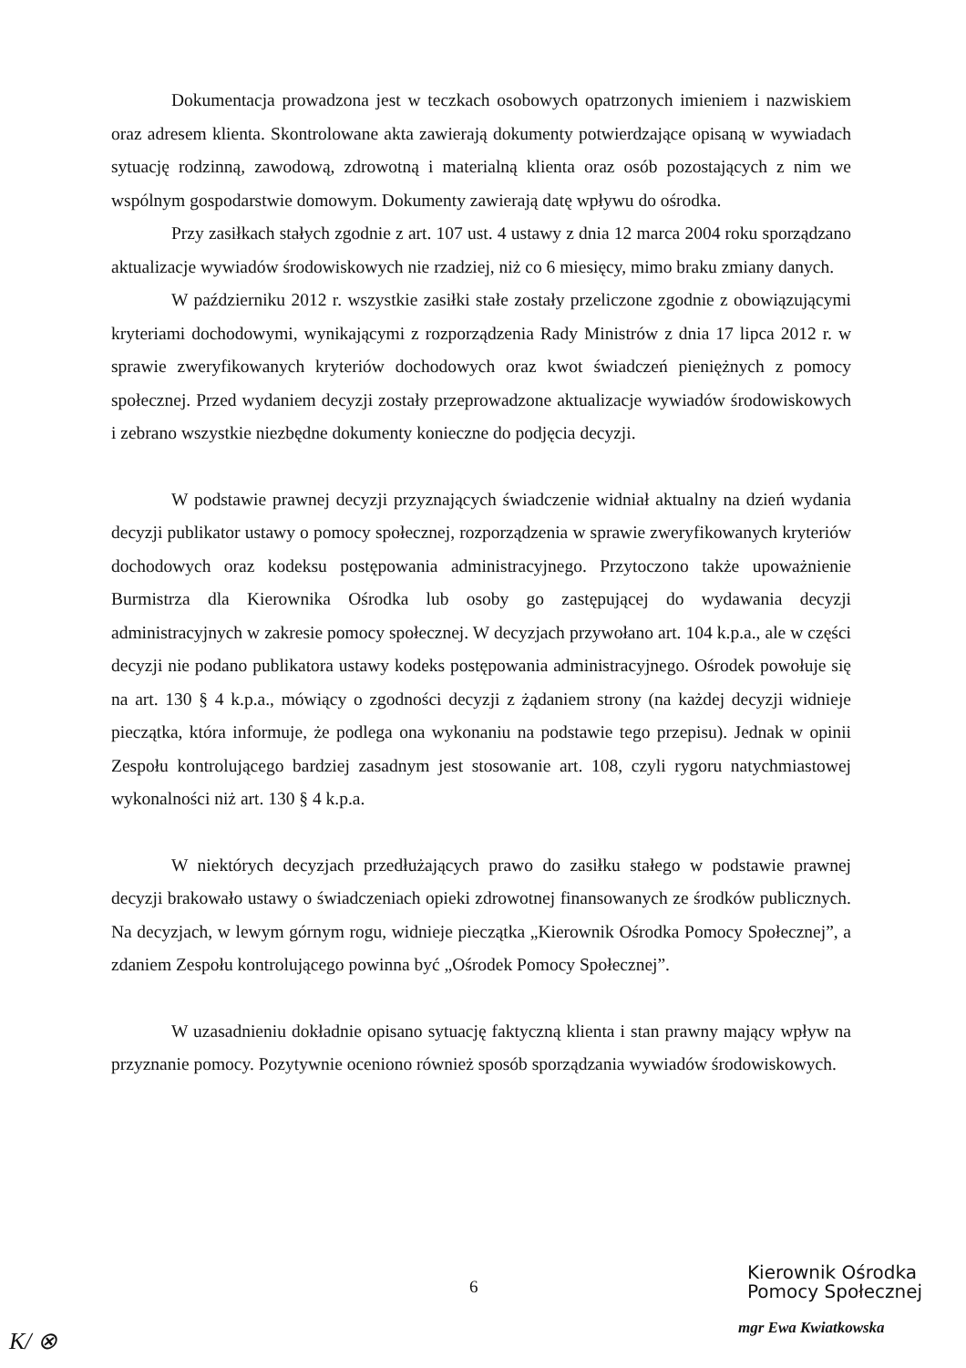Dokumentacja prowadzona jest w teczkach osobowych opatrzonych imieniem i nazwiskiem oraz adresem klienta. Skontrolowane akta zawierają dokumenty potwierdzające opisaną w wywiadach sytuację rodzinną, zawodową, zdrowotną i materialną klienta oraz osób pozostających z nim we wspólnym gospodarstwie domowym. Dokumenty zawierają datę wpływu do ośrodka.
Przy zasiłkach stałych zgodnie z art. 107 ust. 4 ustawy z dnia 12 marca 2004 roku sporządzano aktualizacje wywiadów środowiskowych nie rzadziej, niż co 6 miesięcy, mimo braku zmiany danych.
W październiku 2012 r. wszystkie zasiłki stałe zostały przeliczone zgodnie z obowiązującymi kryteriami dochodowymi, wynikającymi z rozporządzenia Rady Ministrów z dnia 17 lipca 2012 r. w sprawie zweryfikowanych kryteriów dochodowych oraz kwot świadczeń pieniężnych z pomocy społecznej. Przed wydaniem decyzji zostały przeprowadzone aktualizacje wywiadów środowiskowych i zebrano wszystkie niezbędne dokumenty konieczne do podjęcia decyzji.
W podstawie prawnej decyzji przyznających świadczenie widniał aktualny na dzień wydania decyzji publikator ustawy o pomocy społecznej, rozporządzenia w sprawie zweryfikowanych kryteriów dochodowych oraz kodeksu postępowania administracyjnego. Przytoczono także upoważnienie Burmistrza dla Kierownika Ośrodka lub osoby go zastępującej do wydawania decyzji administracyjnych w zakresie pomocy społecznej. W decyzjach przywołano art. 104 k.p.a., ale w części decyzji nie podano publikatora ustawy kodeks postępowania administracyjnego. Ośrodek powołuje się na art. 130 § 4 k.p.a., mówiący o zgodności decyzji z żądaniem strony (na każdej decyzji widnieje pieczątka, która informuje, że podlega ona wykonaniu na podstawie tego przepisu). Jednak w opinii Zespołu kontrolującego bardziej zasadnym jest stosowanie art. 108, czyli rygoru natychmiastowej wykonalności niż art. 130 § 4 k.p.a.
W niektórych decyzjach przedłużających prawo do zasiłku stałego w podstawie prawnej decyzji brakowało ustawy o świadczeniach opieki zdrowotnej finansowanych ze środków publicznych. Na decyzjach, w lewym górnym rogu, widnieje pieczątka „Kierownik Ośrodka Pomocy Społecznej”, a zdaniem Zespołu kontrolującego powinna być „Ośrodek Pomocy Społecznej”.
W uzasadnieniu dokładnie opisano sytuację faktyczną klienta i stan prawny mający wpływ na przyznanie pomocy. Pozytywnie oceniono również sposób sporządzania wywiadów środowiskowych.
6
Kierownik Ośrodka
Pomocy Społecznej
mgr Ewa Kwiatkowska
K/ ⊗